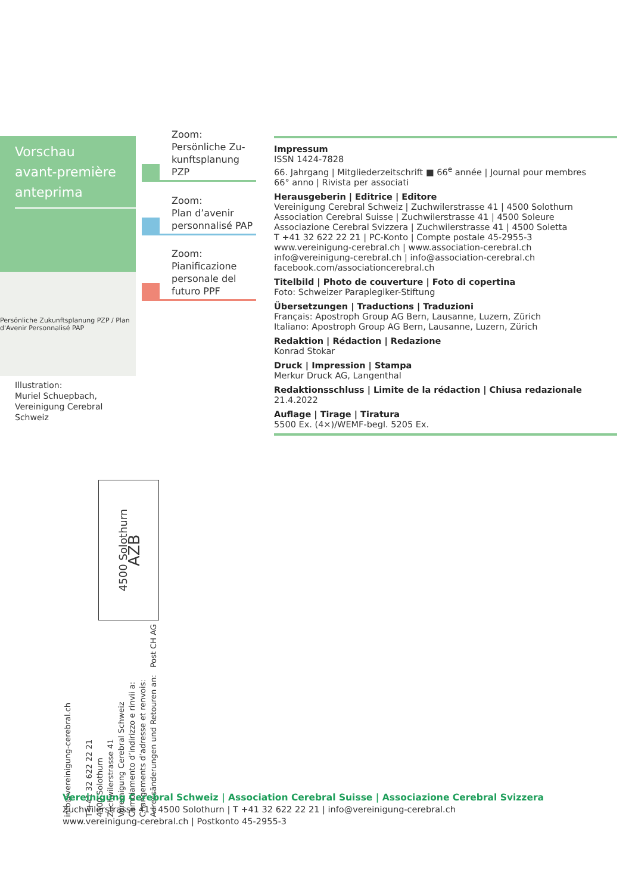Vorschau
avant-première
anteprima
Persönliche Zukunftsplanung PZP / Plan d'Avenir Personnalisé PAP
Illustration:
Muriel Schuepbach,
Vereinigung Cerebral Schweiz
Zoom:
Persönliche Zu-
kunftsplanung PZP
Zoom:
Plan d’avenir
personnalisé PAP
Zoom:
Pianificazione
personale del
futuro PPF
Impressum
ISSN 1424-7828
66. Jahrgang | Mitgliederzeitschrift ■ 66<sup>e</sup> année | Journal pour membres
66° anno | Rivista per associati
Herausgeberin | Editrice | Editore
Vereinigung Cerebral Schweiz | Zuchwilerstrasse 41 | 4500 Solothurn
Association Cerebral Suisse | Zuchwilerstrasse 41 | 4500 Soleure
Associazione Cerebral Svizzera | Zuchwilerstrasse 41 | 4500 Soletta
T +41 32 622 22 21 | PC-Konto | Compte postale 45-2955-3
www.vereinigung-cerebral.ch | www.association-cerebral.ch
info@vereinigung-cerebral.ch | info@association-cerebral.ch
facebook.com/associationcerebral.ch
Titelbild | Photo de couverture | Foto di copertina
Foto: Schweizer Paraplegiker-Stiftung
Übersetzungen | Traductions | Traduzioni
Français: Apostroph Group AG Bern, Lausanne, Luzern, Zürich
Italiano: Apostroph Group AG Bern, Lausanne, Luzern, Zürich
Redaktion | Rédaction | Redazione
Konrad Stokar
Druck | Impression | Stampa
Merkur Druck AG, Langenthal
Redaktionsschluss | Limite de la rédaction | Chiusa redazionale
21.4.2022
Auflage | Tirage | Tiratura
5500 Ex. (4×)/WEMF-begl. 5205 Ex.
info@vereinigung-cerebral.ch
T +41 32 622 22 21
4500 Solothurn
Zuchwilerstrasse 41
Vereinigung Cerebral Schweiz
Cambiamento d’indirizzo e rinvii a:
Changements d’adresse et renvois:
Adressänderungen und Retouren an:
Post CH AG
4500 Solothurn
AZB
Vereinigung Cerebral Schweiz | Association Cerebral Suisse | Associazione Cerebral Svizzera
Zuchwilerstrasse 41 | 4500 Solothurn | T +41 32 622 22 21 | info@vereinigung-cerebral.ch
www.vereinigung-cerebral.ch | Postkonto 45-2955-3